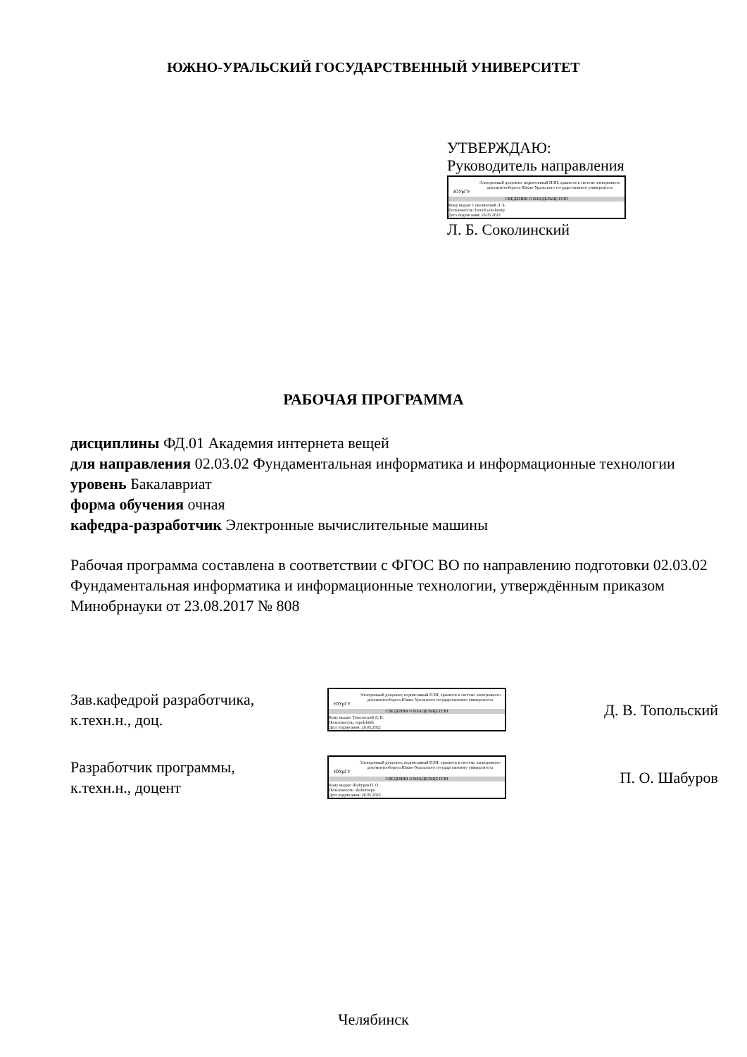ЮЖНО-УРАЛЬСКИЙ ГОСУДАРСТВЕННЫЙ УНИВЕРСИТЕТ
УТВЕРЖДАЮ:
Руководитель направления
ЮУрГУ
Электронный документ, подписанный ПЭП, хранится в системе электронного документооборота Южно-Уральского государственного университета
СВЕДЕНИЯ О ВЛАДЕЛЬЦЕ ПЭП
Кому выдан: Соколинский Л. Б.
Пользователь: leonid.sokolinsky
Дата подписания: 26.05.2022
Л. Б. Соколинский
РАБОЧАЯ ПРОГРАММА
дисциплины ФД.01 Академия интернета вещей
для направления 02.03.02 Фундаментальная информатика и информационные технологии
уровень Бакалавриат
форма обучения очная
кафедра-разработчик Электронные вычислительные машины
Рабочая программа составлена в соответствии с ФГОС ВО по направлению подготовки 02.03.02 Фундаментальная информатика и информационные технологии, утверждённым приказом Минобрнауки от 23.08.2017 № 808
Зав.кафедрой разработчика,
к.техн.н., доц.
ЮУрГУ
Электронный документ, подписанный ПЭП, хранится в системе электронного документооборота Южно-Уральского государственного университета
СВЕДЕНИЯ О ВЛАДЕЛЬЦЕ ПЭП
Кому выдан: Топольский Д. В.
Пользователь: topolskiidv
Дата подписания: 26.05.2022
Д. В. Топольский
Разработчик программы,
к.техн.н., доцент
ЮУрГУ
Электронный документ, подписанный ПЭП, хранится в системе электронного документооборота Южно-Уральского государственного университета
СВЕДЕНИЯ О ВЛАДЕЛЬЦЕ ПЭП
Кому выдан: Шабуров П. О.
Пользователь: shaburovpo
Дата подписания: 20.05.2022
П. О. Шабуров
Челябинск